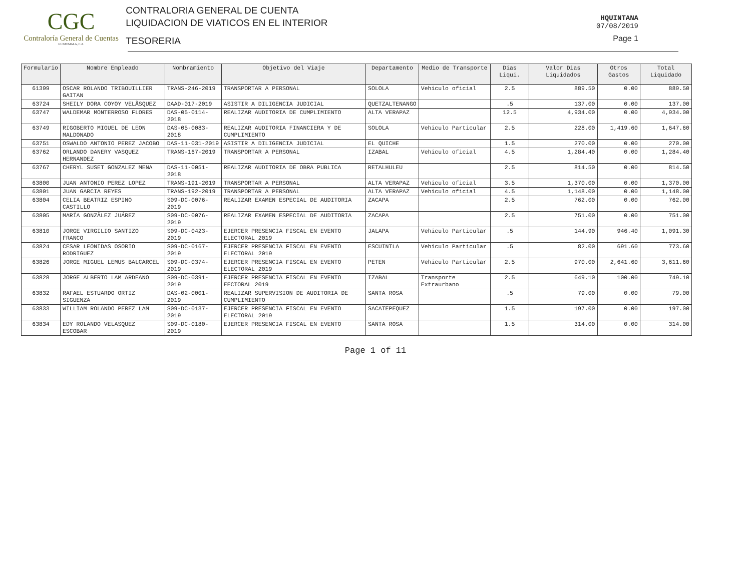CGC
Contraloría General de Cuentas
GUATEMALA, C.A.
CONTRALORIA GENERAL DE CUENTA
LIQUIDACION DE VIATICOS EN EL INTERIOR
TESORERIA
HQUINTANA
07/08/2019
Page 1
| Formulario | Nombre Empleado | Nombramiento | Objetivo del Viaje | Departamento | Medio de Transporte | Dias Liqui. | Valor Dias Liquidados | Otros Gastos | Total Liquidado |
| --- | --- | --- | --- | --- | --- | --- | --- | --- | --- |
| 61399 | OSCAR ROLANDO TRIBOUILLIER GAITAN | TRANS-246-2019 | TRANSPORTAR A PERSONAL | SOLOLA | Vehiculo oficial | 2.5 | 889.50 | 0.00 | 889.50 |
| 63724 | SHEILY DORA COYOY VELÃSQUEZ | DAAD-017-2019 | ASISTIR A DILIGENCIA JUDICIAL | QUETZALTENANGO | | .5 | 137.00 | 0.00 | 137.00 |
| 63747 | WALDEMAR MONTERROSO FLORES | DAS-05-0114-2018 | REALIZAR AUDITORIA DE CUMPLIMIENTO | ALTA VERAPAZ | | 12.5 | 4,934.00 | 0.00 | 4,934.00 |
| 63749 | RIGOBERTO MIGUEL DE LEON MALDONADO | DAS-05-0083-2018 | REALIZAR AUDITORIA FINANCIERA Y DE CUMPLIMIENTO | SOLOLA | Vehiculo Particular | 2.5 | 228.00 | 1,419.60 | 1,647.60 |
| 63751 | OSWALDO ANTONIO PEREZ JACOBO | DAS-11-031-2019 | ASISTIR A DILIGENCIA JUDICIAL | EL QUICHE | | 1.5 | 270.00 | 0.00 | 270.00 |
| 63762 | ORLANDO DANERY VASQUEZ HERNANDEZ | TRANS-167-2019 | TRANSPORTAR A PERSONAL | IZABAL | Vehiculo oficial | 4.5 | 1,284.40 | 0.00 | 1,284.40 |
| 63767 | CHERYL SUSET GONZALEZ MENA | DAS-11-0051-2018 | REALIZAR AUDITORIA DE OBRA PUBLICA | RETALHULEU | | 2.5 | 814.50 | 0.00 | 814.50 |
| 63800 | JUAN ANTONIO PEREZ LOPEZ | TRANS-191-2019 | TRANSPORTAR A PERSONAL | ALTA VERAPAZ | Vehiculo oficial | 3.5 | 1,370.00 | 0.00 | 1,370.00 |
| 63801 | JUAN GARCIA REYES | TRANS-192-2019 | TRANSPORTAR A PERSONAL | ALTA VERAPAZ | Vehiculo oficial | 4.5 | 1,148.00 | 0.00 | 1,148.00 |
| 63804 | CELIA BEATRIZ ESPINO CASTILLO | S09-DC-0076-2019 | REALIZAR EXAMEN ESPECIAL DE AUDITORIA | ZACAPA | | 2.5 | 762.00 | 0.00 | 762.00 |
| 63805 | MARÍA GONZÃLEZ JUÁREZ | S09-DC-0076-2019 | REALIZAR EXAMEN ESPECIAL DE AUDITORIA | ZACAPA | | 2.5 | 751.00 | 0.00 | 751.00 |
| 63810 | JORGE VIRGILIO SANTIZO FRANCO | S09-DC-0423-2019 | EJERCER PRESENCIA FISCAL EN EVENTO ELECTORAL 2019 | JALAPA | Vehiculo Particular | .5 | 144.90 | 946.40 | 1,091.30 |
| 63824 | CESAR LEONIDAS OSORIO RODRIGUEZ | S09-DC-0167-2019 | EJERCER PRESENCIA FISCAL EN EVENTO ELECTORAL 2019 | ESCUINTLA | Vehiculo Particular | .5 | 82.00 | 691.60 | 773.60 |
| 63826 | JORGE MIGUEL LEMUS BALCARCEL | S09-DC-0374-2019 | EJERCER PRESENCIA FISCAL EN EVENTO ELECTORAL 2019 | PETEN | Vehiculo Particular | 2.5 | 970.00 | 2,641.60 | 3,611.60 |
| 63828 | JORGE ALBERTO LAM ARDEANO | S09-DC-0391-2019 | EJERCER PRESENCIA FISCAL EN EVENTO EECTORAL 2019 | IZABAL | Transporte Extraurbano | 2.5 | 649.10 | 100.00 | 749.10 |
| 63832 | RAFAEL ESTUARDO ORTIZ SIGUENZA | DAS-02-0001-2019 | REALIZAR SUPERVISION DE AUDITORIA DE CUMPLIMIENTO | SANTA ROSA | | .5 | 79.00 | 0.00 | 79.00 |
| 63833 | WILLIAM ROLANDO PEREZ LAM | S09-DC-0137-2019 | EJERCER PRESENCIA FISCAL EN EVENTO ELECTORAL 2019 | SACATEPEQUEZ | | 1.5 | 197.00 | 0.00 | 197.00 |
| 63834 | EDY ROLANDO VELASQUEZ ESCOBAR | S09-DC-0180-2019 | EJERCER PRESENCIA FISCAL EN EVENTO | SANTA ROSA | | 1.5 | 314.00 | 0.00 | 314.00 |
Page 1 of 11